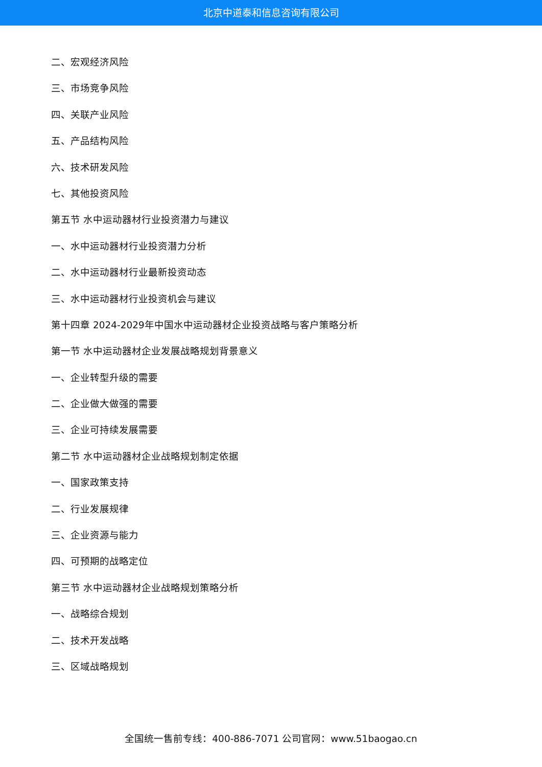北京中道泰和信息咨询有限公司
二、宏观经济风险
三、市场竞争风险
四、关联产业风险
五、产品结构风险
六、技术研发风险
七、其他投资风险
第五节 水中运动器材行业投资潜力与建议
一、水中运动器材行业投资潜力分析
二、水中运动器材行业最新投资动态
三、水中运动器材行业投资机会与建议
第十四章 2024-2029年中国水中运动器材企业投资战略与客户策略分析
第一节 水中运动器材企业发展战略规划背景意义
一、企业转型升级的需要
二、企业做大做强的需要
三、企业可持续发展需要
第二节 水中运动器材企业战略规划制定依据
一、国家政策支持
二、行业发展规律
三、企业资源与能力
四、可预期的战略定位
第三节 水中运动器材企业战略规划策略分析
一、战略综合规划
二、技术开发战略
三、区域战略规划
全国统一售前专线：400-886-7071 公司官网：www.51baogao.cn